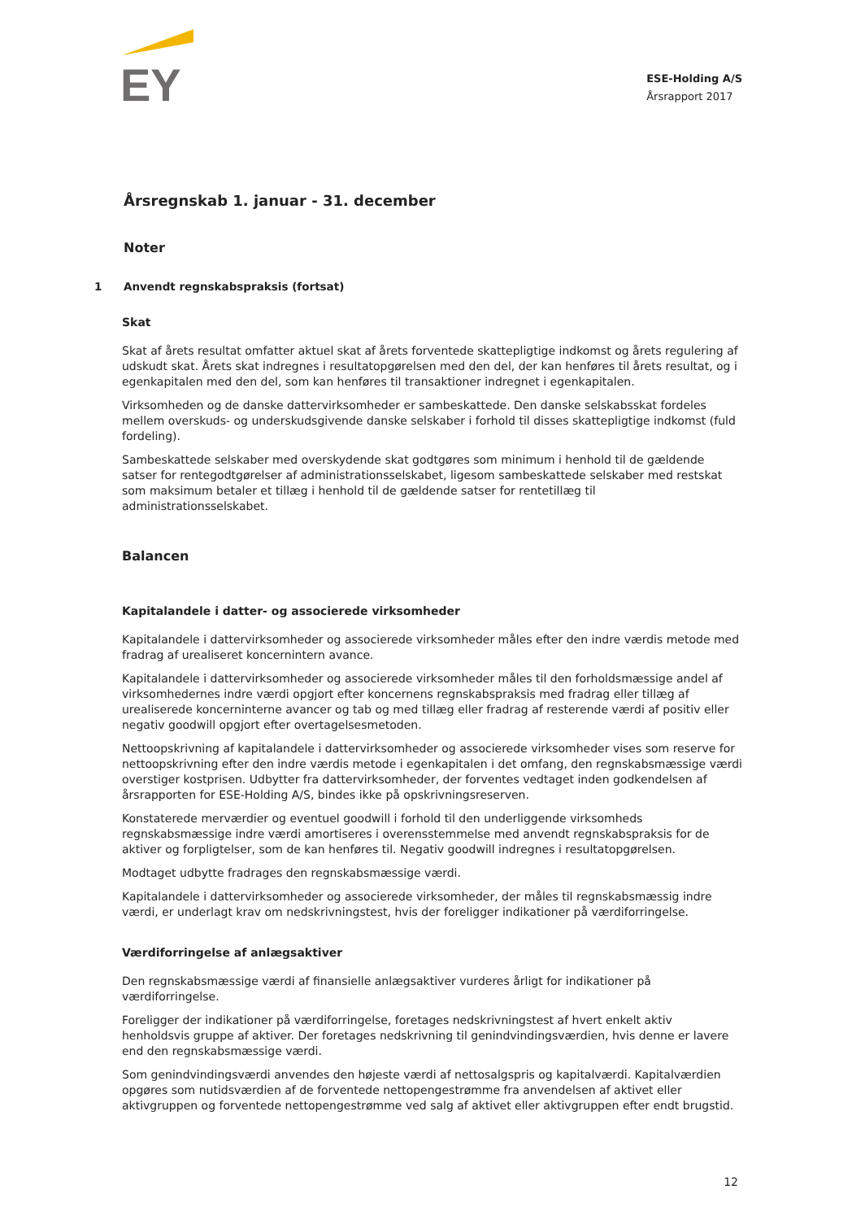EY
ESE-Holding A/S
Årsrapport 2017
Årsregnskab 1. januar - 31. december
Noter
1 Anvendt regnskabspraksis (fortsat)
Skat
Skat af årets resultat omfatter aktuel skat af årets forventede skattepligtige indkomst og årets regulering af udskudt skat. Årets skat indregnes i resultatopgørelsen med den del, der kan henføres til årets resultat, og i egenkapitalen med den del, som kan henføres til transaktioner indregnet i egenkapitalen.
Virksomheden og de danske dattervirksomheder er sambeskattede. Den danske selskabsskat fordeles mellem overskuds- og underskudsgivende danske selskaber i forhold til disses skattepligtige indkomst (fuld fordeling).
Sambeskattede selskaber med overskydende skat godtgøres som minimum i henhold til de gældende satser for rentegodtgørelser af administrationsselskabet, ligesom sambeskattede selskaber med restskat som maksimum betaler et tillæg i henhold til de gældende satser for rentetillæg til administrationsselskabet.
Balancen
Kapitalandele i datter- og associerede virksomheder
Kapitalandele i dattervirksomheder og associerede virksomheder måles efter den indre værdis metode med fradrag af urealiseret koncernintern avance.
Kapitalandele i dattervirksomheder og associerede virksomheder måles til den forholdsmæssige andel af virksomhedernes indre værdi opgjort efter koncernens regnskabspraksis med fradrag eller tillæg af urealiserede koncerninterne avancer og tab og med tillæg eller fradrag af resterende værdi af positiv eller negativ goodwill opgjort efter overtagelsesmetoden.
Nettoopskrivning af kapitalandele i dattervirksomheder og associerede virksomheder vises som reserve for nettoopskrivning efter den indre værdis metode i egenkapitalen i det omfang, den regnskabsmæssige værdi overstiger kostprisen. Udbytter fra dattervirksomheder, der forventes vedtaget inden godkendelsen af årsrapporten for ESE-Holding A/S, bindes ikke på opskrivningsreserven.
Konstaterede merværdier og eventuel goodwill i forhold til den underliggende virksomheds regnskabsmæssige indre værdi amortiseres i overensstemmelse med anvendt regnskabspraksis for de aktiver og forpligtelser, som de kan henføres til. Negativ goodwill indregnes i resultatopgørelsen.
Modtaget udbytte fradrages den regnskabsmæssige værdi.
Kapitalandele i dattervirksomheder og associerede virksomheder, der måles til regnskabsmæssig indre værdi, er underlagt krav om nedskrivningstest, hvis der foreligger indikationer på værdiforringelse.
Værdiforringelse af anlægsaktiver
Den regnskabsmæssige værdi af finansielle anlægsaktiver vurderes årligt for indikationer på værdiforringelse.
Foreligger der indikationer på værdiforringelse, foretages nedskrivningstest af hvert enkelt aktiv henholdsvis gruppe af aktiver. Der foretages nedskrivning til genindvindingsværdien, hvis denne er lavere end den regnskabsmæssige værdi.
Som genindvindingsværdi anvendes den højeste værdi af nettosalgspris og kapitalværdi. Kapitalværdien opgøres som nutidsværdien af de forventede nettopengestrømme fra anvendelsen af aktivet eller aktivgruppen og forventede nettopengestrømme ved salg af aktivet eller aktivgruppen efter endt brugstid.
12